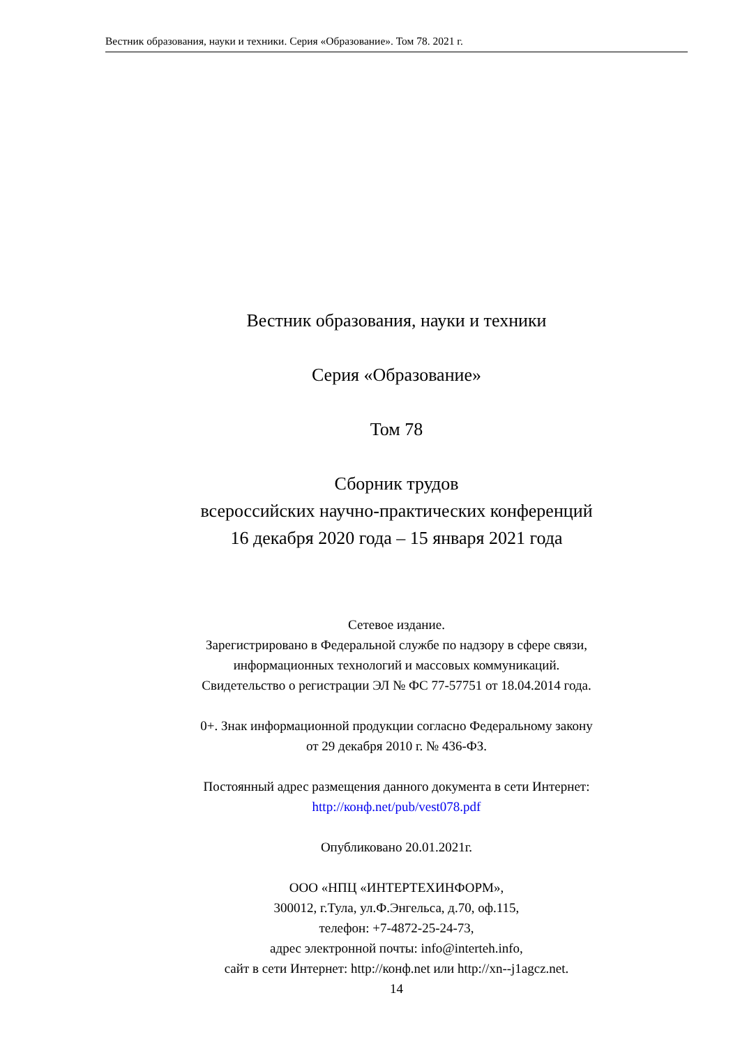Вестник образования, науки и техники. Серия «Образование». Том 78. 2021 г.
Вестник образования, науки и техники
Серия «Образование»
Том 78
Сборник трудов
всероссийских научно-практических конференций
16 декабря 2020 года – 15 января 2021 года
Сетевое издание.
Зарегистрировано в Федеральной службе по надзору в сфере связи,
информационных технологий и массовых коммуникаций.
Свидетельство о регистрации ЭЛ № ФС 77-57751 от 18.04.2014 года.
0+. Знак информационной продукции согласно Федеральному закону
от 29 декабря 2010 г. № 436-ФЗ.
Постоянный адрес размещения данного документа в сети Интернет:
http://конф.net/pub/vest078.pdf
Опубликовано 20.01.2021г.
ООО «НПЦ «ИНТЕРТЕХИНФОРМ»,
300012, г.Тула, ул.Ф.Энгельса, д.70, оф.115,
телефон: +7-4872-25-24-73,
адрес электронной почты: info@interteh.info,
сайт в сети Интернет: http://конф.net или http://xn--j1agcz.net.
14